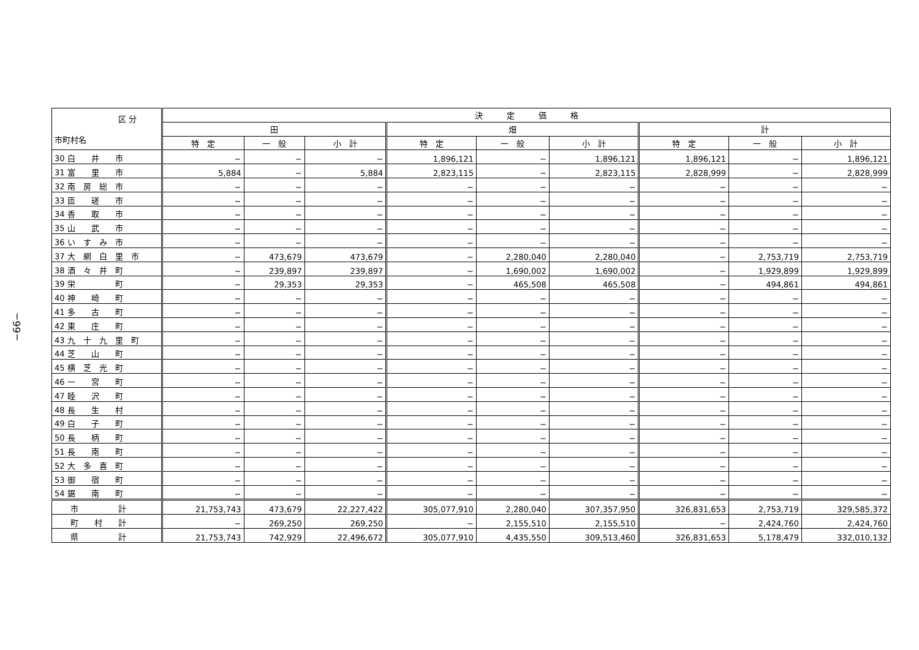−66−
| 区 分 市町村名 | 決 定 価 格 | | | | | | | | |
| --- | --- | --- | --- | --- | --- | --- | --- | --- | --- |
| | 田 | | | 畑 | | | 計 | | |
| | 特 定 | 一 般 | 小 計 | 特 定 | 一 般 | 小 計 | 特 定 | 一 般 | 小 計 |
| 30 白 井 市 | − | − | − | 1,896,121 | − | 1,896,121 | 1,896,121 | − | 1,896,121 |
| 31 富 里 市 | 5,884 | − | 5,884 | 2,823,115 | − | 2,823,115 | 2,828,999 | − | 2,828,999 |
| 32 南 房 総 市 | − | − | − | − | − | − | − | − | − |
| 33 匝 瑳 市 | − | − | − | − | − | − | − | − | − |
| 34 香 取 市 | − | − | − | − | − | − | − | − | − |
| 35 山 武 市 | − | − | − | − | − | − | − | − | − |
| 36 い す み 市 | − | − | − | − | − | − | − | − | − |
| 37 大 網 白 里 市 | − | 473,679 | 473,679 | − | 2,280,040 | 2,280,040 | − | 2,753,719 | 2,753,719 |
| 38 酒 々 井 町 | − | 239,897 | 239,897 | − | 1,690,002 | 1,690,002 | − | 1,929,899 | 1,929,899 |
| 39 栄 町 | − | 29,353 | 29,353 | − | 465,508 | 465,508 | − | 494,861 | 494,861 |
| 40 神 崎 町 | − | − | − | − | − | − | − | − | − |
| 41 多 古 町 | − | − | − | − | − | − | − | − | − |
| 42 東 庄 町 | − | − | − | − | − | − | − | − | − |
| 43 九 十 九 里 町 | − | − | − | − | − | − | − | − | − |
| 44 芝 山 町 | − | − | − | − | − | − | − | − | − |
| 45 横 芝 光 町 | − | − | − | − | − | − | − | − | − |
| 46 一 宮 町 | − | − | − | − | − | − | − | − | − |
| 47 睦 沢 町 | − | − | − | − | − | − | − | − | − |
| 48 長 生 村 | − | − | − | − | − | − | − | − | − |
| 49 白 子 町 | − | − | − | − | − | − | − | − | − |
| 50 長 柄 町 | − | − | − | − | − | − | − | − | − |
| 51 長 南 町 | − | − | − | − | − | − | − | − | − |
| 52 大 多 喜 町 | − | − | − | − | − | − | − | − | − |
| 53 御 宿 町 | − | − | − | − | − | − | − | − | − |
| 54 鋸 南 町 | − | − | − | − | − | − | − | − | − |
| 市 計 | 21,753,743 | 473,679 | 22,227,422 | 305,077,910 | 2,280,040 | 307,357,950 | 326,831,653 | 2,753,719 | 329,585,372 |
| 町 村 計 | − | 269,250 | 269,250 | − | 2,155,510 | 2,155,510 | − | 2,424,760 | 2,424,760 |
| 県 計 | 21,753,743 | 742,929 | 22,496,672 | 305,077,910 | 4,435,550 | 309,513,460 | 326,831,653 | 5,178,479 | 332,010,132 |